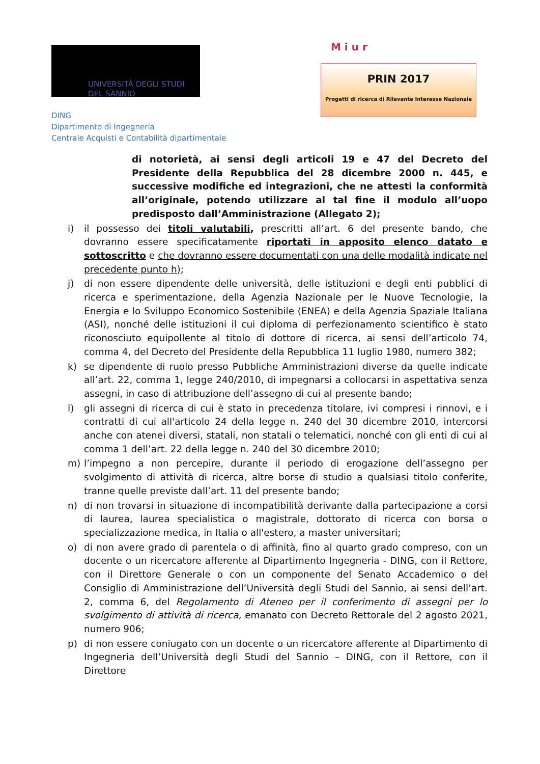UNIVERSITÀ DEGLI STUDI
DEL SANNIO
DING
Dipartimento di Ingegneria
Centrale Acquisti e Contabilità dipartimentale
M i u r
PRIN 2017
Progetti di ricerca di Rilevante Interesse Nazionale
di notorietà, ai sensi degli articoli 19 e 47 del Decreto del Presidente della Repubblica del 28 dicembre 2000 n. 445, e successive modifiche ed integrazioni, che ne attesti la conformità all’originale, potendo utilizzare al tal fine il modulo all’uopo predisposto dall’Amministrazione (Allegato 2);
i) il possesso dei titoli valutabili, prescritti all’art. 6 del presente bando, che dovranno essere specificatamente riportati in apposito elenco datato e sottoscritto e che dovranno essere documentati con una delle modalità indicate nel precedente punto h);
j) di non essere dipendente delle università, delle istituzioni e degli enti pubblici di ricerca e sperimentazione, della Agenzia Nazionale per le Nuove Tecnologie, la Energia e lo Sviluppo Economico Sostenibile (ENEA) e della Agenzia Spaziale Italiana (ASI), nonché delle istituzioni il cui diploma di perfezionamento scientifico è stato riconosciuto equipollente al titolo di dottore di ricerca, ai sensi dell’articolo 74, comma 4, del Decreto del Presidente della Repubblica 11 luglio 1980, numero 382;
k) se dipendente di ruolo presso Pubbliche Amministrazioni diverse da quelle indicate all’art. 22, comma 1, legge 240/2010, di impegnarsi a collocarsi in aspettativa senza assegni, in caso di attribuzione dell’assegno di cui al presente bando;
l) gli assegni di ricerca di cui è stato in precedenza titolare, ivi compresi i rinnovi, e i contratti di cui all'articolo 24 della legge n. 240 del 30 dicembre 2010, intercorsi anche con atenei diversi, statali, non statali o telematici, nonché con gli enti di cui al comma 1 dell’art. 22 della legge n. 240 del 30 dicembre 2010;
m) l’impegno a non percepire, durante il periodo di erogazione dell’assegno per svolgimento di attività di ricerca, altre borse di studio a qualsiasi titolo conferite, tranne quelle previste dall’art. 11 del presente bando;
n) di non trovarsi in situazione di incompatibilità derivante dalla partecipazione a corsi di laurea, laurea specialistica o magistrale, dottorato di ricerca con borsa o specializzazione medica, in Italia o all'estero, a master universitari;
o) di non avere grado di parentela o di affinità, fino al quarto grado compreso, con un docente o un ricercatore afferente al Dipartimento Ingegneria - DING, con il Rettore, con il Direttore Generale o con un componente del Senato Accademico o del Consiglio di Amministrazione dell’Università degli Studi del Sannio, ai sensi dell’art. 2, comma 6, del Regolamento di Ateneo per il conferimento di assegni per lo svolgimento di attività di ricerca, emanato con Decreto Rettorale del 2 agosto 2021, numero 906;
p) di non essere coniugato con un docente o un ricercatore afferente al Dipartimento di Ingegneria dell’Università degli Studi del Sannio – DING, con il Rettore, con il Direttore